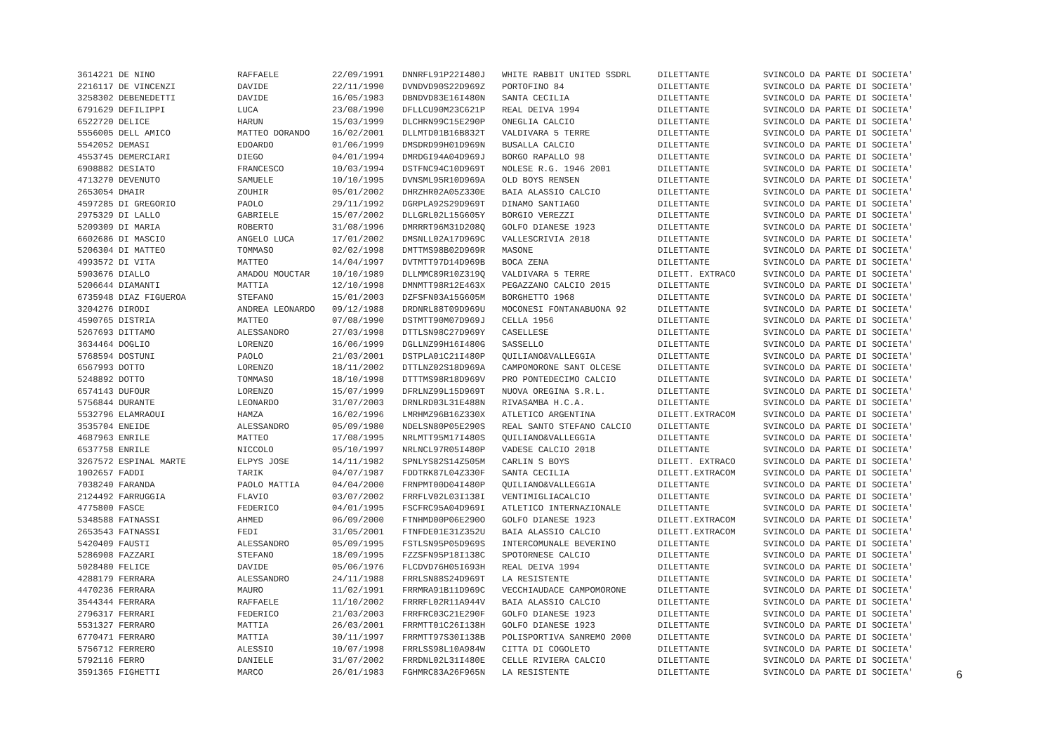| 3614221 DE NINO | RAFFAELE | 22/09/1991 | DNNRFL91P22I480J | WHITE RABBIT UNITED SSDRL | DILETTANTE | SVINCOLO DA PARTE DI SOCIETA' |
| 2216117 DE VINCENZI | DAVIDE | 22/11/1990 | DVNDVD90S22D969Z | PORTOFINO 84 | DILETTANTE | SVINCOLO DA PARTE DI SOCIETA' |
| 3258302 DEBENEDETTI | DAVIDE | 16/05/1983 | DBNDVD83E16I480N | SANTA CECILIA | DILETTANTE | SVINCOLO DA PARTE DI SOCIETA' |
| 6791629 DEFILIPPI | LUCA | 23/08/1990 | DFLLCU90M23C621P | REAL DEIVA 1994 | DILETTANTE | SVINCOLO DA PARTE DI SOCIETA' |
| 6522720 DELICE | HARUN | 15/03/1999 | DLCHRN99C15E290P | ONEGLIA CALCIO | DILETTANTE | SVINCOLO DA PARTE DI SOCIETA' |
| 5556005 DELL AMICO | MATTEO DORANDO | 16/02/2001 | DLLMTD01B16B832T | VALDIVARA 5 TERRE | DILETTANTE | SVINCOLO DA PARTE DI SOCIETA' |
| 5542052 DEMASI | EDOARDO | 01/06/1999 | DMSDRD99H01D969N | BUSALLA CALCIO | DILETTANTE | SVINCOLO DA PARTE DI SOCIETA' |
| 4553745 DEMERCIARI | DIEGO | 04/01/1994 | DMRDGI94A04D969J | BORGO RAPALLO 98 | DILETTANTE | SVINCOLO DA PARTE DI SOCIETA' |
| 6908882 DESIATO | FRANCESCO | 10/03/1994 | DSTFNC94C10D969T | NOLESE R.G. 1946 2001 | DILETTANTE | SVINCOLO DA PARTE DI SOCIETA' |
| 4713270 DEVENUTO | SAMUELE | 10/10/1995 | DVNSML95R10D969A | OLD BOYS RENSEN | DILETTANTE | SVINCOLO DA PARTE DI SOCIETA' |
| 2653054 DHAIR | ZOUHIR | 05/01/2002 | DHRZHR02A05Z330E | BAIA ALASSIO CALCIO | DILETTANTE | SVINCOLO DA PARTE DI SOCIETA' |
| 4597285 DI GREGORIO | PAOLO | 29/11/1992 | DGRPLA92S29D969T | DINAMO SANTIAGO | DILETTANTE | SVINCOLO DA PARTE DI SOCIETA' |
| 2975329 DI LALLO | GABRIELE | 15/07/2002 | DLLGRL02L15G605Y | BORGIO VEREZZI | DILETTANTE | SVINCOLO DA PARTE DI SOCIETA' |
| 5209309 DI MARIA | ROBERTO | 31/08/1996 | DMRRRT96M31D208Q | GOLFO DIANESE 1923 | DILETTANTE | SVINCOLO DA PARTE DI SOCIETA' |
| 6602686 DI MASCIO | ANGELO LUCA | 17/01/2002 | DMSNLL02A17D969C | VALLESCRIVIA 2018 | DILETTANTE | SVINCOLO DA PARTE DI SOCIETA' |
| 5206304 DI MATTEO | TOMMASO | 02/02/1998 | DMTTMS98B02D969R | MASONE | DILETTANTE | SVINCOLO DA PARTE DI SOCIETA' |
| 4993572 DI VITA | MATTEO | 14/04/1997 | DVTMTT97D14D969B | BOCA ZENA | DILETTANTE | SVINCOLO DA PARTE DI SOCIETA' |
| 5903676 DIALLO | AMADOU MOUCTAR | 10/10/1989 | DLLMMC89R10Z319Q | VALDIVARA 5 TERRE | DILETT. EXTRACO | SVINCOLO DA PARTE DI SOCIETA' |
| 5206644 DIAMANTI | MATTIA | 12/10/1998 | DMNMTT98R12E463X | PEGAZZANO CALCIO 2015 | DILETTANTE | SVINCOLO DA PARTE DI SOCIETA' |
| 6735948 DIAZ FIGUEROA | STEFANO | 15/01/2003 | DZFSFN03A15G605M | BORGHETTO 1968 | DILETTANTE | SVINCOLO DA PARTE DI SOCIETA' |
| 3204276 DIRODI | ANDREA LEONARDO | 09/12/1988 | DRDNRL88T09D969U | MOCONESI FONTANABUONA 92 | DILETTANTE | SVINCOLO DA PARTE DI SOCIETA' |
| 4590765 DISTRIA | MATTEO | 07/08/1990 | DSTMTT90M07D969J | CELLA 1956 | DILETTANTE | SVINCOLO DA PARTE DI SOCIETA' |
| 5267693 DITTAMO | ALESSANDRO | 27/03/1998 | DTTLSN98C27D969Y | CASELLESE | DILETTANTE | SVINCOLO DA PARTE DI SOCIETA' |
| 3634464 DOGLIO | LORENZO | 16/06/1999 | DGLLNZ99H16I480G | SASSELLO | DILETTANTE | SVINCOLO DA PARTE DI SOCIETA' |
| 5768594 DOSTUNI | PAOLO | 21/03/2001 | DSTPLA01C21I480P | QUILIANO&VALLEGGIA | DILETTANTE | SVINCOLO DA PARTE DI SOCIETA' |
| 6567993 DOTTO | LORENZO | 18/11/2002 | DTTLNZ02S18D969A | CAMPOMORONE SANT OLCESE | DILETTANTE | SVINCOLO DA PARTE DI SOCIETA' |
| 5248892 DOTTO | TOMMASO | 18/10/1998 | DTTTMS98R18D969V | PRO PONTEDECIMO CALCIO | DILETTANTE | SVINCOLO DA PARTE DI SOCIETA' |
| 6574143 DUFOUR | LORENZO | 15/07/1999 | DFRLNZ99L15D969T | NUOVA OREGINA S.R.L. | DILETTANTE | SVINCOLO DA PARTE DI SOCIETA' |
| 5756844 DURANTE | LEONARDO | 31/07/2003 | DRNLRD03L31E488N | RIVASAMBA H.C.A. | DILETTANTE | SVINCOLO DA PARTE DI SOCIETA' |
| 5532796 ELAMRAOUI | HAMZA | 16/02/1996 | LMRHMZ96B16Z330X | ATLETICO ARGENTINA | DILETT.EXTRACOM | SVINCOLO DA PARTE DI SOCIETA' |
| 3535704 ENEIDE | ALESSANDRO | 05/09/1980 | NDELSN80P05E290S | REAL SANTO STEFANO CALCIO | DILETTANTE | SVINCOLO DA PARTE DI SOCIETA' |
| 4687963 ENRILE | MATTEO | 17/08/1995 | NRLMTT95M17I480S | QUILIANO&VALLEGGIA | DILETTANTE | SVINCOLO DA PARTE DI SOCIETA' |
| 6537758 ENRILE | NICCOLO | 05/10/1997 | NRLNCL97R05I480P | VADESE CALCIO 2018 | DILETTANTE | SVINCOLO DA PARTE DI SOCIETA' |
| 3267572 ESPINAL MARTE | ELPYS JOSE | 14/11/1982 | SPNLYS82S14Z505M | CARLIN S BOYS | DILETT. EXTRACO | SVINCOLO DA PARTE DI SOCIETA' |
| 1002657 FADDI | TARIK | 04/07/1987 | FDDTRK87L04Z330F | SANTA CECILIA | DILETT.EXTRACOM | SVINCOLO DA PARTE DI SOCIETA' |
| 7038240 FARANDA | PAOLO MATTIA | 04/04/2000 | FRNPMT00D04I480P | QUILIANO&VALLEGGIA | DILETTANTE | SVINCOLO DA PARTE DI SOCIETA' |
| 2124492 FARRUGGIA | FLAVIO | 03/07/2002 | FRRFLV02L03I138I | VENTIMIGLIACALCIO | DILETTANTE | SVINCOLO DA PARTE DI SOCIETA' |
| 4775800 FASCE | FEDERICO | 04/01/1995 | FSCFRC95A04D969I | ATLETICO INTERNAZIONALE | DILETTANTE | SVINCOLO DA PARTE DI SOCIETA' |
| 5348588 FATNASSI | AHMED | 06/09/2000 | FTNHMD00P06E290O | GOLFO DIANESE 1923 | DILETT.EXTRACOM | SVINCOLO DA PARTE DI SOCIETA' |
| 2653543 FATNASSI | FEDI | 31/05/2001 | FTNFDE01E31Z352U | BAIA ALASSIO CALCIO | DILETT.EXTRACOM | SVINCOLO DA PARTE DI SOCIETA' |
| 5420409 FAUSTI | ALESSANDRO | 05/09/1995 | FSTLSN95P05D969S | INTERCOMUNALE BEVERINO | DILETTANTE | SVINCOLO DA PARTE DI SOCIETA' |
| 5286908 FAZZARI | STEFANO | 18/09/1995 | FZZSFN95P18I138C | SPOTORNESE CALCIO | DILETTANTE | SVINCOLO DA PARTE DI SOCIETA' |
| 5028480 FELICE | DAVIDE | 05/06/1976 | FLCDVD76H05I693H | REAL DEIVA 1994 | DILETTANTE | SVINCOLO DA PARTE DI SOCIETA' |
| 4288179 FERRARA | ALESSANDRO | 24/11/1988 | FRRLSN88S24D969T | LA RESISTENTE | DILETTANTE | SVINCOLO DA PARTE DI SOCIETA' |
| 4470236 FERRARA | MAURO | 11/02/1991 | FRRMRA91B11D969C | VECCHIAUDACE CAMPOMORONE | DILETTANTE | SVINCOLO DA PARTE DI SOCIETA' |
| 3544344 FERRARA | RAFFAELE | 11/10/2002 | FRRRFL02R11A944V | BAIA ALASSIO CALCIO | DILETTANTE | SVINCOLO DA PARTE DI SOCIETA' |
| 2796317 FERRARI | FEDERICO | 21/03/2003 | FRRFRC03C21E290F | GOLFO DIANESE 1923 | DILETTANTE | SVINCOLO DA PARTE DI SOCIETA' |
| 5531327 FERRARO | MATTIA | 26/03/2001 | FRRMTT01C26I138H | GOLFO DIANESE 1923 | DILETTANTE | SVINCOLO DA PARTE DI SOCIETA' |
| 6770471 FERRARO | MATTIA | 30/11/1997 | FRRMTT97S30I138B | POLISPORTIVA SANREMO 2000 | DILETTANTE | SVINCOLO DA PARTE DI SOCIETA' |
| 5756712 FERRERO | ALESSIO | 10/07/1998 | FRRLSS98L10A984W | CITTA DI COGOLETO | DILETTANTE | SVINCOLO DA PARTE DI SOCIETA' |
| 5792116 FERRO | DANIELE | 31/07/2002 | FRRDNL02L31I480E | CELLE RIVIERA CALCIO | DILETTANTE | SVINCOLO DA PARTE DI SOCIETA' |
| 3591365 FIGHETTI | MARCO | 26/01/1983 | FGHMRC83A26F965N | LA RESISTENTE | DILETTANTE | SVINCOLO DA PARTE DI SOCIETA' |
6